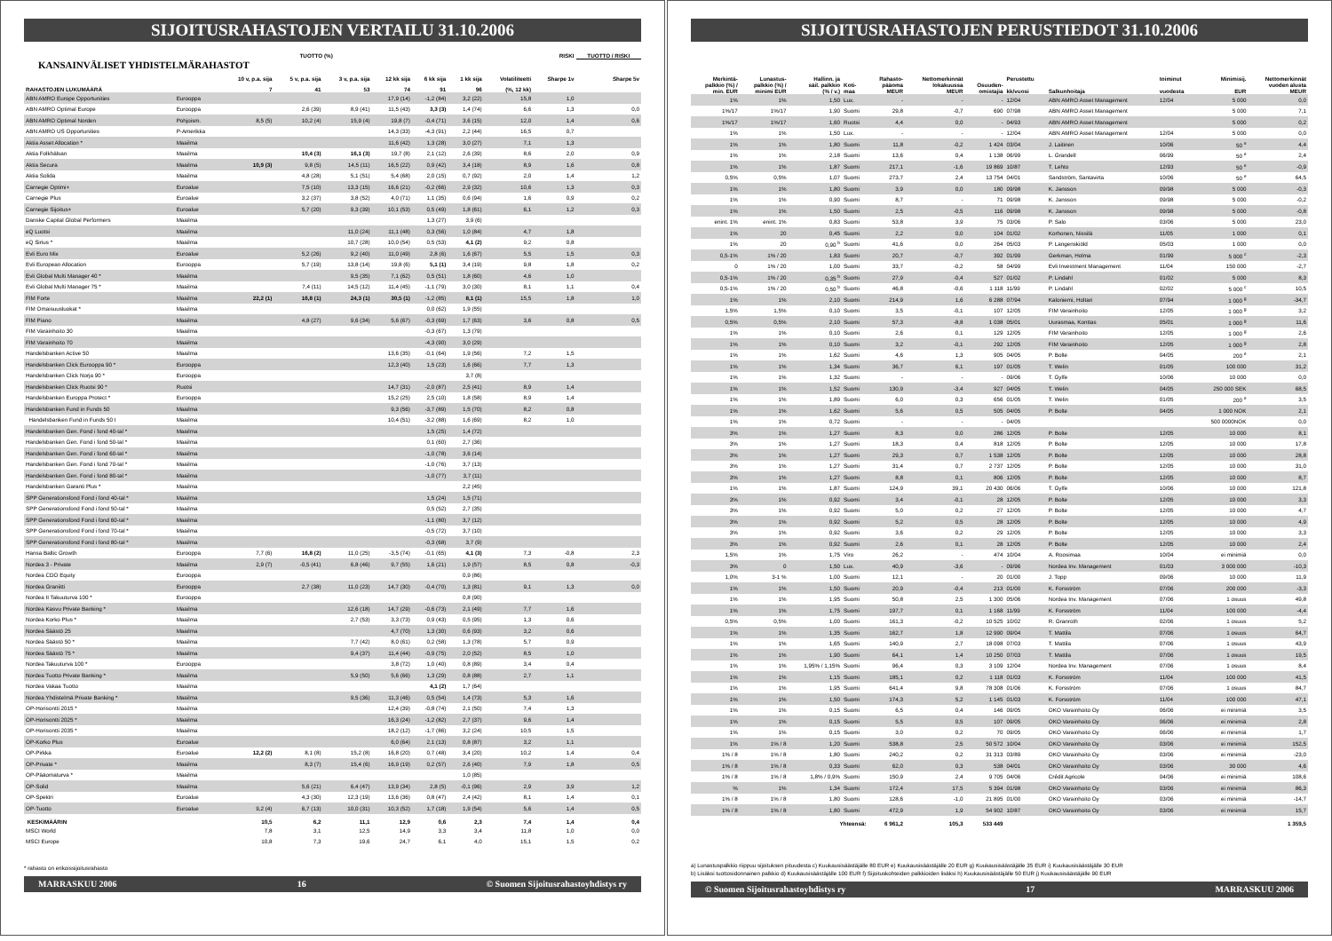SIJOITUSRAHASTOJEN VERTAILU 31.10.2006
| | | TUOTTO (%) | | | | | | | RISKI | TUOTTO / RISKI |
| --- | --- | --- | --- | --- | --- | --- | --- | --- | --- | --- |
| KANSAINVÄLISET YHDISTELMÄRAHASTOT | | | | | | | | | | |
| | | 10 v, p.a. sija | 5 v, p.a. sija | 3 v, p.a. sija | 12 kk sija | 6 kk sija | 1 kk sija | Volatiliteetti | Sharpe 1v | Sharpe 5v |
| RAHASTOJEN LUKUMÄÄRÄ | | 7 | 41 | 53 | 74 | 91 | 96 | (%, 12 kk) | | |
| ABN AMRO Europe Opportunities | Eurooppa | | | | 17,9 (14) | -1,2 (84) | 3,2 (22) | 15,8 | 1,0 | |
| ABN AMRO Optimal Europe | Eurooppa | | 2,6 (39) | 8,9 (41) | 11,5 (43) | 3,3 (3) | 1,4 (74) | 6,6 | 1,3 | 0,0 |
| ABN AMRO Optimal Norden | Pohjoism. | 8,5 (5) | 10,2 (4) | 15,9 (4) | 19,8 (7) | -0,4 (71) | 3,6 (15) | 12,0 | 1,4 | 0,6 |
| ABN AMRO US Opportunities | P-Amerikka | | | | 14,3 (33) | -4,3 (91) | 2,2 (44) | 16,5 | 0,7 | |
| Aktia Asset Allocation * | Maailma | | | | 11,6 (42) | 1,3 (28) | 3,0 (27) | 7,1 | 1,3 | |
| Aktia Folkhälsan | Maailma | | 10,4 (3) | 16,1 (3) | 19,7 (8) | 2,1 (12) | 2,6 (39) | 8,6 | 2,0 | 0,9 |
| Aktia Secura | Maailma | 10,9 (3) | 9,8 (5) | 14,5 (11) | 16,5 (22) | 0,9 (42) | 3,4 (18) | 8,9 | 1,6 | 0,8 |
| Aktia Solida | Maailma | | 4,8 (28) | 5,1 (51) | 5,4 (68) | 2,0 (15) | 0,7 (92) | 2,0 | 1,4 | 1,2 |
| Carnegie Optimi+ | Euroalue | | 7,5 (10) | 13,3 (15) | 16,6 (21) | -0,2 (66) | 2,9 (32) | 10,6 | 1,3 | 0,3 |
| Carnegie Plus | Euroalue | | 3,2 (37) | 3,8 (52) | 4,0 (71) | 1,1 (35) | 0,6 (94) | 1,6 | 0,9 | 0,2 |
| Carnegie Sijoitus+ | Euroalue | | 5,7 (20) | 9,3 (39) | 10,1 (53) | 0,5 (49) | 1,8 (61) | 6,1 | 1,2 | 0,3 |
| Danske Capital Global Performers | Maailma | | | | | 1,3 (27) | 3,9 (6) | | | |
| eQ Luotsi | Maailma | | | 11,0 (24) | 11,1 (48) | 0,3 (56) | 1,0 (84) | 4,7 | 1,8 | |
| eQ Sirius * | Maailma | | | 10,7 (28) | 10,0 (54) | 0,5 (53) | 4,1 (2) | 9,2 | 0,8 | |
| Evli Euro Mix | Euroalue | | 5,2 (26) | 9,2 (40) | 11,0 (49) | 2,8 (6) | 1,6 (67) | 5,5 | 1,5 | 0,3 |
| Evli European Allocation | Eurooppa | | 5,7 (19) | 13,8 (14) | 19,8 (6) | 5,1 (1) | 3,4 (19) | 9,8 | 1,8 | 0,2 |
| Evli Global Multi Manager 40 * | Maailma | | | 9,5 (35) | 7,1 (62) | 0,5 (51) | 1,8 (60) | 4,6 | 1,0 | |
| Evli Global Multi Manager 75 * | Maailma | | 7,4 (11) | 14,5 (12) | 11,4 (45) | -1,1 (79) | 3,0 (30) | 8,1 | 1,1 | 0,4 |
| FIM Forte | Maailma | 22,2 (1) | 16,8 (1) | 24,3 (1) | 30,5 (1) | -1,2 (85) | 8,1 (1) | 15,5 | 1,8 | 1,0 |
| FIM Omaisuusluokat * | Maailma | | | | | 0,0 (62) | 1,9 (55) | | | |
| FIM Piano | Maailma | | 4,8 (27) | 9,6 (34) | 5,6 (67) | -0,3 (69) | 1,7 (63) | 3,6 | 0,8 | 0,5 |
| FIM Varainhoito 30 | Maailma | | | | | -0,3 (67) | 1,3 (79) | | | |
| FIM Varainhoito 70 | Maailma | | | | | -4,3 (90) | 3,0 (29) | | | |
| Handelsbanken Active 50 | Maailma | | | | 13,6 (35) | -0,1 (64) | 1,9 (56) | 7,2 | 1,5 | |
| Handelsbanken Click Eurooppa 90 * | Eurooppa | | | | 12,3 (40) | 1,5 (23) | 1,6 (66) | 7,7 | 1,3 | |
| Handelsbanken Click Norja 90 * | Eurooppa | | | | | | 3,7 (8) | | | |
| Handelsbanken Click Ruotsi 90 * | Ruotsi | | | | 14,7 (31) | -2,0 (87) | 2,5 (41) | 8,9 | 1,4 | |
| Handelsbanken Europpa Protect * | Eurooppa | | | | 15,2 (25) | 2,5 (10) | 1,8 (58) | 8,9 | 1,4 | |
| Handelsbanken Fund in Funds 50 | Maailma | | | | 9,3 (56) | -3,7 (89) | 1,5 (70) | 8,2 | 0,8 | |
| Handelsbanken Fund in Funds 50 I | Maailma | | | | 10,4 (51) | -3,2 (88) | 1,6 (69) | 8,2 | 1,0 | |
| Handelsbanken Gen. Fond i fond 40-tal * | Maailma | | | | | 1,5 (25) | 1,4 (72) | | | |
| Handelsbanken Gen. Fond i fond 50-tal * | Maailma | | | | | 0,1 (60) | 2,7 (36) | | | |
| Handelsbanken Gen. Fond i fond 60-tal * | Maailma | | | | | -1,0 (78) | 3,6 (14) | | | |
| Handelsbanken Gen. Fond i fond 70-tal * | Maailma | | | | | -1,0 (76) | 3,7 (13) | | | |
| Handelsbanken Gen. Fond i fond 80-tal * | Maailma | | | | | -1,0 (77) | 3,7 (11) | | | |
| Handelsbanken Garanti Plus * | Maailma | | | | | | 2,2 (45) | | | |
| SPP Generationsfond Fond i fond 40-tal * | Maailma | | | | | 1,5 (24) | 1,5 (71) | | | |
| SPP Generationsfond Fond i fond 50-tal * | Maailma | | | | | 0,5 (52) | 2,7 (35) | | | |
| SPP Generationsfond Fond i fond 60-tal * | Maailma | | | | | -1,1 (80) | 3,7 (12) | | | |
| SPP Generationsfond Fond i fond 70-tal * | Maailma | | | | | -0,5 (72) | 3,7 (10) | | | |
| SPP Generationsfond Fond i fond 80-tal * | Maailma | | | | | -0,3 (68) | 3,7 (9) | | | |
| Hansa Baltic Growth | Eurooppa | 7,7 (6) | 16,8 (2) | 11,0 (25) | -3,5 (74) | -0,1 (65) | 4,1 (3) | 7,3 | -0,8 | 2,3 |
| Nordea 3 - Private | Maailma | 2,9 (7) | -0,5 (41) | 6,8 (46) | 9,7 (55) | 1,6 (21) | 1,9 (57) | 8,5 | 0,8 | -0,3 |
| Nordea CDO Equity | Eurooppa | | | | | | 0,9 (86) | | | |
| Nordea Graniitti | Eurooppa | | 2,7 (38) | 11,0 (23) | 14,7 (30) | -0,4 (70) | 1,3 (81) | 9,1 | 1,3 | 0,0 |
| Nordea II Takuuturva 100 * | Eurooppa | | | | | | 0,8 (90) | | | |
| Nordea Kasvu Private Banking * | Maailma | | | 12,6 (18) | 14,7 (29) | -0,6 (73) | 2,1 (49) | 7,7 | 1,6 | |
| Nordea Korko Plus * | Maailma | | | 2,7 (53) | 3,3 (73) | 0,9 (43) | 0,5 (95) | 1,3 | 0,6 | |
| Nordea Säästö 25 | Maailma | | | | 4,7 (70) | 1,3 (30) | 0,6 (93) | 3,2 | 0,6 | |
| Nordea Säästö 50 * | Maailma | | | 7,7 (42) | 8,0 (61) | 0,2 (58) | 1,3 (78) | 5,7 | 0,9 | |
| Nordea Säästö 75 * | Maailma | | | 9,4 (37) | 11,4 (44) | -0,9 (75) | 2,0 (52) | 8,5 | 1,0 | |
| Nordea Takuuturva 100 * | Eurooppa | | | | 3,8 (72) | 1,0 (40) | 0,8 (89) | 3,4 | 0,4 | |
| Nordea Tuotto Private Banking * | Maailma | | | 5,9 (50) | 5,6 (66) | 1,3 (29) | 0,8 (88) | 2,7 | 1,1 | |
| Nordea Vakaa Tuotto | Maailma | | | | | 4,1 (2) | 1,7 (64) | | | |
| Nordea Yhdistelmä Private Banking * | Maailma | | | 9,5 (36) | 11,3 (46) | 0,5 (54) | 1,4 (73) | 5,3 | 1,6 | |
| OP-Horisontti 2015 * | Maailma | | | | 12,4 (39) | -0,8 (74) | 2,1 (50) | 7,4 | 1,3 | |
| OP-Horisontti 2025 * | Maailma | | | | 16,3 (24) | -1,2 (82) | 2,7 (37) | 9,6 | 1,4 | |
| OP-Horisontti 2035 * | Maailma | | | | 18,2 (12) | -1,7 (86) | 3,2 (24) | 10,5 | 1,5 | |
| OP-Korko Plus | Euroalue | | | | 6,0 (64) | 2,1 (13) | 0,8 (87) | 3,2 | 1,1 | |
| OP-Pirkka | Euroalue | 12,2 (2) | 8,1 (8) | 15,2 (8) | 16,8 (20) | 0,7 (48) | 3,4 (20) | 10,2 | 1,4 | 0,4 |
| OP-Private * | Maailma | | 8,3 (7) | 15,4 (6) | 16,9 (19) | 0,2 (57) | 2,6 (40) | 7,9 | 1,8 | 0,5 |
| OP-Pääomaturva * | Maailma | | | | | | 1,0 (85) | | | |
| OP-Solid | Maailma | | 5,6 (21) | 6,4 (47) | 13,9 (34) | 2,8 (5) | -0,1 (96) | 2,9 | 3,9 | 1,2 |
| OP-Spektri | Euroalue | | 4,3 (30) | 12,3 (19) | 13,6 (36) | 0,8 (47) | 2,4 (42) | 8,1 | 1,4 | 0,1 |
| OP-Tuotto | Euroalue | 9,2 (4) | 6,7 (13) | 10,0 (31) | 10,3 (52) | 1,7 (18) | 1,9 (54) | 5,6 | 1,4 | 0,5 |
| KESKIMÄÄRIN | | 10,5 | 6,2 | 11,1 | 12,9 | 0,6 | 2,3 | 7,4 | 1,4 | 0,4 |
| MSCI World | | 7,8 | 3,1 | 12,5 | 14,9 | 3,3 | 3,4 | 11,8 | 1,0 | 0,0 |
| MSCI Europe | | 10,8 | 7,3 | 19,6 | 24,7 | 6,1 | 4,0 | 15,1 | 1,5 | 0,2 |
* rahasto on erikoissijoitusrahasto
MARRASKUU 2006 16 © Suomen Sijoitusrahastoyhdistys ry
SIJOITUSRAHASTOJEN PERUSTIEDOT 31.10.2006
| Merkintä- palkkio (%) / min. EUR | Lunastus- palkkio (%) / minimi EUR | Hallinn. ja säil. palkkio (% / v.) | Koti- maa | Rahasto- pääoma MEUR | Nettomerkinnät lokakuussa MEUR | Osuuden- omistajia | Perustettu kk/vuosi | Salkunhoitaja | toiminut vuodesta | Minimisij. EUR | Nettomerkinnät vuoden alusta MEUR |
| --- | --- | --- | --- | --- | --- | --- | --- | --- | --- | --- | --- |
| 1% | 1% | 1,50 | Lux. | - | - | - | 12/04 | ABN AMRO Asset Management | 12/04 | 5 000 | 0,0 |
| 1%/17 | 1%/17 | 1,90 | Suomi | 29,8 | -0,7 | 690 | 07/98 | ABN AMRO Asset Management | | 5 000 | 7,1 |
| 1%/17 | 1%/17 | 1,60 | Ruotsi | 4,4 | 0,0 | - | 04/93 | ABN AMRO Asset Management | | 5 000 | 0,2 |
| 1% | 1% | 1,50 | Lux. | - | - | - | 12/04 | ABN AMRO Asset Management | 12/04 | 5 000 | 0,0 |
| 1% | 1% | 1,80 | Suomi | 11,8 | -0,2 | 1 424 | 03/04 | J. Laitinen | 10/06 | 50 <sup>e</sup> | 4,4 |
| 1% | 1% | 2,18 | Suomi | 13,6 | 0,4 | 1 138 | 06/99 | L. Grandell | 06/99 | 50 <sup>e</sup> | 2,4 |
| 1% | 1% | 1,87 | Suomi | 217,1 | -1,6 | 19 869 | 10/87 | T. Lehto | 12/93 | 50 <sup>e</sup> | -0,9 |
| 0,5% | 0,5% | 1,07 | Suomi | 273,7 | 2,4 | 13 754 | 04/01 | Sandström, Santavirta | 10/06 | 50 <sup>e</sup> | 64,5 |
| 1% | 1% | 1,80 | Suomi | 3,9 | 0,0 | 180 | 09/98 | K. Jansson | 09/98 | 5 000 | -0,3 |
| 1% | 1% | 0,90 | Suomi | 8,7 | - | 71 | 09/98 | K. Jansson | 09/98 | 5 000 | -0,2 |
| 1% | 1% | 1,50 | Suomi | 2,5 | -0,5 | 116 | 09/98 | K. Jansson | 09/98 | 5 000 | -0,8 |
| enint. 1% | enint. 1% | 0,83 | Suomi | 53,8 | 3,9 | 75 | 03/06 | P. Salo | 03/06 | 5 000 | 23,0 |
| 1% | 20 | 0,45 | Suomi | 2,2 | 0,0 | 104 | 01/02 | Korhonen, Nissilä | 11/05 | 1 000 | 0,1 |
| 1% | 20 | 0,90 <sup>b</sup> | Suomi | 41,6 | 0,0 | 264 | 05/03 | P. Langenskiöld | 05/03 | 1 000 | 0,0 |
| 0,5-1% | 1% / 20 | 1,83 | Suomi | 20,7 | -0,7 | 392 | 01/99 | Gerkman, Holma | 01/99 | 5 000 <sup>c</sup> | -2,3 |
| 0 | 1% / 20 | 1,00 | Suomi | 33,7 | -0,2 | 58 | 04/99 | Evli Investment Management | 11/04 | 150 000 | -2,7 |
| 0,5-1% | 1% / 20 | 0,35 <sup>b</sup> | Suomi | 27,9 | -0,4 | 527 | 01/02 | P. Lindahl | 01/02 | 5 000 | 8,3 |
| 0,5-1% | 1% / 20 | 0,50 <sup>b</sup> | Suomi | 46,8 | -0,6 | 1 118 | 11/99 | P. Lindahl | 02/02 | 5 000 <sup>c</sup> | 10,5 |
| 1% | 1% | 2,10 | Suomi | 214,9 | 1,6 | 6 288 | 07/94 | Kaloniemi, Holtari | 07/94 | 1 000 <sup>g</sup> | -34,7 |
| 1,5% | 1,5% | 0,10 | Suomi | 3,5 | -0,1 | 107 | 12/05 | FIM Varainhoito | 12/05 | 1 000 <sup>g</sup> | 3,2 |
| 0,5% | 0,5% | 2,10 | Suomi | 57,3 | -8,8 | 1 038 | 05/01 | Uurasmaa, Konttas | 05/01 | 1 000 <sup>g</sup> | 11,6 |
| 1% | 1% | 0,10 | Suomi | 2,6 | 0,1 | 129 | 12/05 | FIM Varainhoito | 12/05 | 1 000 <sup>g</sup> | 2,6 |
| 1% | 1% | 0,10 | Suomi | 3,2 | -0,1 | 292 | 12/05 | FIM Varainhoito | 12/05 | 1 000 <sup>g</sup> | 2,8 |
| 1% | 1% | 1,62 | Suomi | 4,6 | 1,3 | 905 | 04/05 | P. Bolte | 04/05 | 200 <sup>e</sup> | 2,1 |
| 1% | 1% | 1,34 | Suomi | 36,7 | 6,1 | 197 | 01/05 | T. Welin | 01/05 | 100 000 | 31,2 |
| 1% | 1% | 1,32 | Suomi | - | - | - | 09/06 | T. Gylfe | 10/06 | 10 000 | 0,0 |
| 1% | 1% | 1,52 | Suomi | 130,9 | -3,4 | 927 | 04/05 | T. Welin | 04/05 | 250 000 SEK | 68,5 |
| 1% | 1% | 1,89 | Suomi | 6,0 | 0,3 | 656 | 01/05 | T. Welin | 01/05 | 200 <sup>e</sup> | 3,5 |
| 1% | 1% | 1,62 | Suomi | 5,6 | 0,5 | 505 | 04/05 | P. Bolte | 04/05 | 1 000 NOK | 2,1 |
| 1% | 1% | 0,72 | Suomi | - | - | - | 04/05 | | | 500 0000NOK | 0,0 |
| 3% | 1% | 1,27 | Suomi | 8,3 | 0,0 | 286 | 12/05 | P. Bolte | 12/05 | 10 000 | 8,1 |
| 3% | 1% | 1,27 | Suomi | 18,3 | 0,4 | 818 | 12/05 | P. Bolte | 12/05 | 10 000 | 17,8 |
| 3% | 1% | 1,27 | Suomi | 29,3 | 0,7 | 1 538 | 12/05 | P. Bolte | 12/05 | 10 000 | 28,8 |
| 3% | 1% | 1,27 | Suomi | 31,4 | 0,7 | 2 737 | 12/05 | P. Bolte | 12/05 | 10 000 | 31,0 |
| 3% | 1% | 1,27 | Suomi | 8,8 | 0,1 | 806 | 12/05 | P. Bolte | 12/05 | 10 000 | 8,7 |
| 1% | 1% | 1,87 | Suomi | 124,9 | 39,1 | 20 430 | 06/06 | T. Gylfe | 10/06 | 10 000 | 121,8 |
| 3% | 1% | 0,92 | Suomi | 3,4 | -0,1 | 28 | 12/05 | P. Bolte | 12/05 | 10 000 | 3,3 |
| 3% | 1% | 0,92 | Suomi | 5,0 | 0,2 | 27 | 12/05 | P. Bolte | 12/05 | 10 000 | 4,7 |
| 3% | 1% | 0,92 | Suomi | 5,2 | 0,5 | 28 | 12/05 | P. Bolte | 12/05 | 10 000 | 4,9 |
| 3% | 1% | 0,92 | Suomi | 3,6 | 0,2 | 29 | 12/05 | P. Bolte | 12/05 | 10 000 | 3,3 |
| 3% | 1% | 0,92 | Suomi | 2,6 | 0,1 | 28 | 12/05 | P. Bolte | 12/05 | 10 000 | 2,4 |
| 1,5% | 1% | 1,75 | Viro | 26,2 | - | 474 | 10/04 | A. Roosimaa | 10/04 | ei minimiä | 0,0 |
| 3% | 0 | 1,50 | Lux. | 40,9 | -3,6 | - | 09/96 | Nordea Inv. Management | 01/03 | 3 000 000 | -10,3 |
| 1,0% | 3-1 % | 1,00 | Suomi | 12,1 | - | 20 | 01/00 | J. Topp | 09/06 | 10 000 | 11,9 |
| 1% | 1% | 1,50 | Suomi | 20,9 | -0,4 | 213 | 01/00 | K. Forsström | 07/06 | 200 000 | -3,3 |
| 1% | 1% | 1,95 | Suomi | 50,8 | 2,5 | 1 300 | 05/06 | Nordea Inv. Management | 07/06 | 1 osuus | 49,8 |
| 1% | 1% | 1,75 | Suomi | 197,7 | 0,1 | 1 168 | 11/99 | K. Forsström | 11/04 | 100 000 | -4,4 |
| 0,5% | 0,5% | 1,00 | Suomi | 161,3 | -0,2 | 10 525 | 10/02 | R. Granroth | 02/06 | 1 osuus | 5,2 |
| 1% | 1% | 1,35 | Suomi | 162,7 | 1,8 | 12 990 | 09/04 | T. Mattila | 07/06 | 1 osuus | 64,7 |
| 1% | 1% | 1,65 | Suomi | 140,9 | 2,7 | 18 098 | 07/03 | T. Mattila | 07/06 | 1 osuus | 43,9 |
| 1% | 1% | 1,90 | Suomi | 64,1 | 1,4 | 10 250 | 07/03 | T. Mattila | 07/06 | 1 osuus | 19,5 |
| 1% | 1% | 1,95% / 1,15% | Suomi | 96,4 | 0,3 | 3 109 | 12/04 | Nordea Inv. Management | 07/06 | 1 osuus | 8,4 |
| 1% | 1% | 1,15 | Suomi | 185,1 | 0,2 | 1 118 | 01/03 | K. Forsström | 11/04 | 100 000 | 41,5 |
| 1% | 1% | 1,95 | Suomi | 641,4 | 9,8 | 78 308 | 01/06 | K. Forsström | 07/06 | 1 osuus | 84,7 |
| 1% | 1% | 1,50 | Suomi | 174,3 | 5,2 | 1 145 | 01/03 | K. Forsström | 11/04 | 100 000 | 47,1 |
| 1% | 1% | 0,15 | Suomi | 6,5 | 0,4 | 146 | 09/05 | OKO Varainhoito Oy | 06/06 | ei minimiä | 3,5 |
| 1% | 1% | 0,15 | Suomi | 5,5 | 0,5 | 107 | 09/05 | OKO Varainhoito Oy | 06/06 | ei minimiä | 2,8 |
| 1% | 1% | 0,15 | Suomi | 3,0 | 0,2 | 70 | 09/05 | OKO Varainhoito Oy | 06/06 | ei minimiä | 1,7 |
| 1% | 1% / 8 | 1,20 | Suomi | 538,8 | 2,5 | 50 572 | 10/04 | OKO Varainhoito Oy | 03/06 | ei minimiä | 152,5 |
| 1% / 8 | 1% / 8 | 1,80 | Suomi | 240,2 | 0,2 | 31 313 | 03/89 | OKO Varainhoito Oy | 03/06 | ei minimiä | -23,0 |
| 1% / 8 | 1% / 8 | 0,33 | Suomi | 62,0 | 0,3 | 538 | 04/01 | OKO Varainhoito Oy | 03/06 | 30 000 | 4,6 |
| 1% / 8 | 1% / 8 | 1,8% / 0,9% | Suomi | 150,9 | 2,4 | 9 705 | 04/06 | Crédit Agricole | 04/06 | ei minimiä | 108,6 |
| % | 1% | 1,34 | Suomi | 172,4 | 17,5 | 5 394 | 01/98 | OKO Varainhoito Oy | 03/06 | ei minimiä | 86,3 |
| 1% / 8 | 1% / 8 | 1,80 | Suomi | 128,6 | -1,0 | 21 895 | 01/00 | OKO Varainhoito Oy | 03/06 | ei minimiä | -14,7 |
| 1% / 8 | 1% / 8 | 1,80 | Suomi | 472,9 | 1,9 | 54 902 | 10/87 | OKO Varainhoito Oy | 03/06 | ei minimiä | 15,7 |
| | | Yhteensä: | | 6 961,2 | 105,3 | 533 449 | | | | | 1 359,5 |
a) Lunastuspalkkio riippuu sijoituksen pituudesta c) Kuukausisäästäjälle 80 EUR e) Kuukausisäästäjälle 20 EUR g) Kuukausisäästäjälle 35 EUR i) Kuukausisäästäjälle 30 EUR
b) Lisäksi tuottosidonnainen palkkio d) Kuukausisäästäjälle 100 EUR f) Sijoituskohteiden palkkioiden lisäksi h) Kuukausisäästäjälle 50 EUR j) Kuukausisäästäjälle 90 EUR
© Suomen Sijoitusrahastoyhdistys ry 17 MARRASKUU 2006